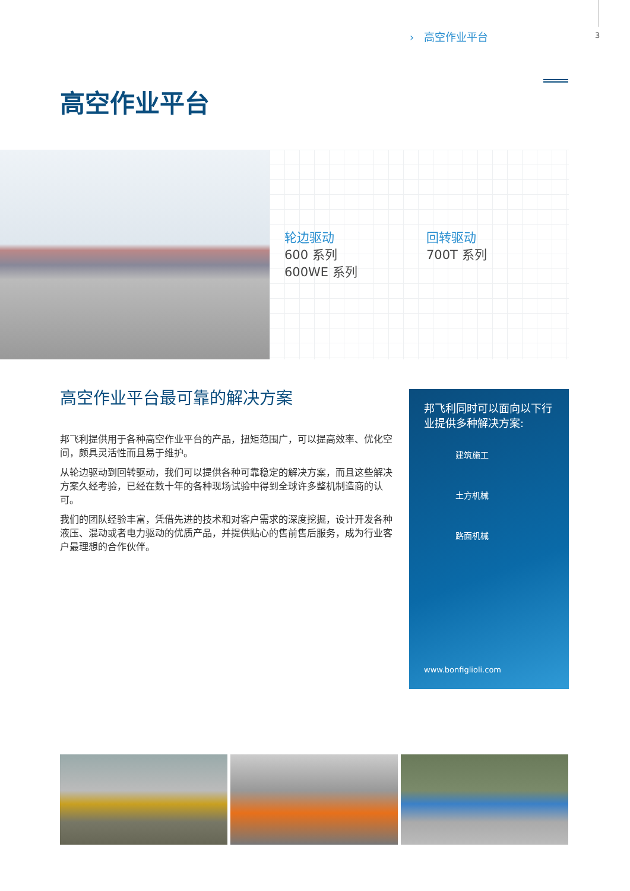› 高空作业平台 3
高空作业平台
轮边驱动
600 系列
600WE 系列
回转驱动
700T 系列
高空作业平台最可靠的解决方案
邦飞利提供用于各种高空作业平台的产品，扭矩范围广，可以提高效率、优化空间，颇具灵活性而且易于维护。
从轮边驱动到回转驱动，我们可以提供各种可靠稳定的解决方案，而且这些解决方案久经考验，已经在数十年的各种现场试验中得到全球许多整机制造商的认可。
我们的团队经验丰富，凭借先进的技术和对客户需求的深度挖掘，设计开发各种液压、混动或者电力驱动的优质产品，并提供贴心的售前售后服务，成为行业客户最理想的合作伙伴。
邦飞利同时可以面向以下行业提供多种解决方案:
建筑施工
土方机械
路面机械
www.bonfiglioli.com